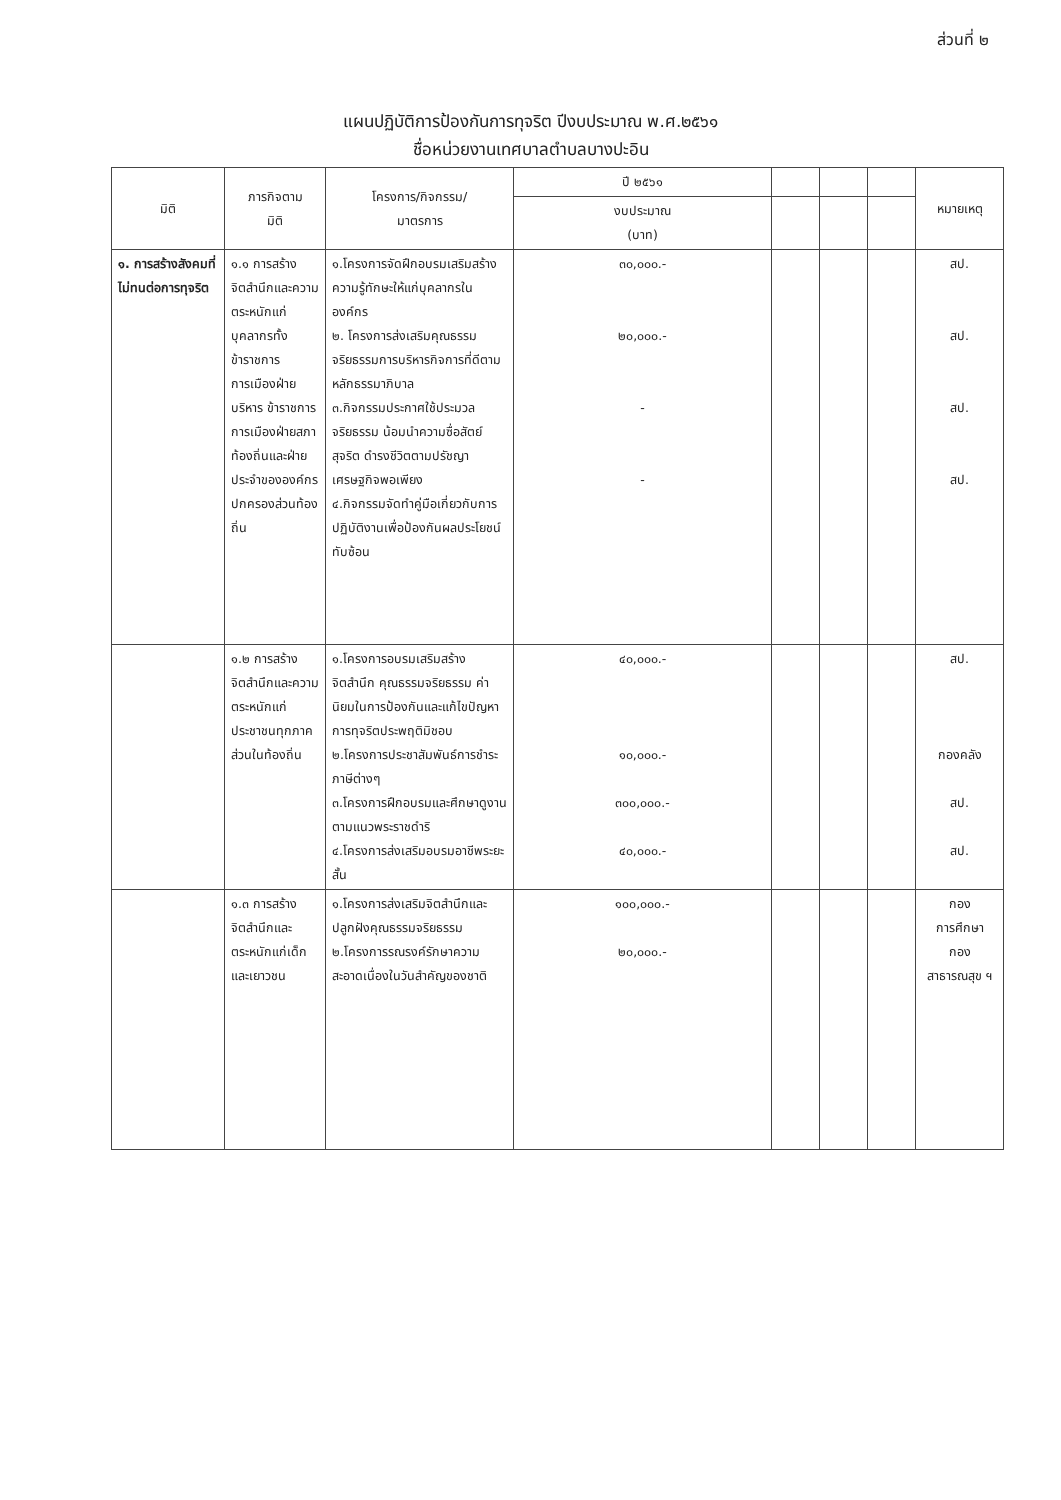ส่วนที่ ๒
แผนปฏิบัติการป้องกันการทุจริต ปีงบประมาณ พ.ศ.๒๕๖๑
ชื่อหน่วยงานเทศบาลตำบลบางปะอิน
| มิติ | ภารกิจตาม มิติ | โครงการ/กิจกรรม/ มาตรการ | ปี ๒๕๖๑ | | | | หมายเหตุ |
| --- | --- | --- | --- | --- | --- | --- | --- |
| | | | งบประมาณ (บาท) | | | | |
| ๑. การสร้างสังคมที่ไม่ทนต่อการทุจริต | ๑.๑ การสร้างจิตสำนึกและความตระหนักแก่บุคลากรทั้งข้าราชการการเมืองฝ่ายบริหาร ข้าราชการการเมืองฝ่ายสภาท้องถิ่นและฝ่ายประจำขององค์กรปกครองส่วนท้องถิ่น | ๑.โครงการจัดฝึกอบรมเสริมสร้างความรู้ทักษะให้แก่บุคลากรในองค์กร ๒. โครงการส่งเสริมคุณธรรมจริยธรรมการบริหารกิจการที่ดีตามหลักธรรมาภิบาล ๓.กิจกรรมประกาศใช้ประมวลจริยธรรม น้อมนำความซื่อสัตย์สุจริต ดำรงชีวิตตามปรัชญาเศรษฐกิจพอเพียง ๔.กิจกรรมจัดทำคู่มือเกี่ยวกับการปฏิบัติงานเพื่อป้องกันผลประโยชน์ทับซ้อน | ๓๐,๐๐๐.- ๒๐,๐๐๐.- - - | | | | สป. สป. สป. สป. |
| | ๑.๒ การสร้างจิตสำนึกและความตระหนักแก่ประชาชนทุกภาคส่วนในท้องถิ่น | ๑.โครงการอบรมเสริมสร้างจิตสำนึก คุณธรรมจริยธรรม ค่านิยมในการป้องกันและแก้ไขปัญหาการทุจริตประพฤติมิชอบ ๒.โครงการประชาสัมพันธ์การชำระภาษีต่างๆ ๓.โครงการฝึกอบรมและศึกษาดูงานตามแนวพระราชดำริ ๔.โครงการส่งเสริมอบรมอาชีพระยะสั้น | ๔๐,๐๐๐.- ๑๐,๐๐๐.- ๓๐๐,๐๐๐.- ๔๐,๐๐๐.- | | | | สป. กองคลัง สป. สป. |
| | ๑.๓ การสร้างจิตสำนึกและตระหนักแก่เด็กและเยาวชน | ๑.โครงการส่งเสริมจิตสำนึกและปลูกฝังคุณธรรมจริยธรรม ๒.โครงการรณรงค์รักษาความสะอาดเนื่องในวันสำคัญของชาติ | ๑๐๐,๐๐๐.- ๒๐,๐๐๐.- | | | | กอง การศึกษา กอง สาธารณสุข ฯ |